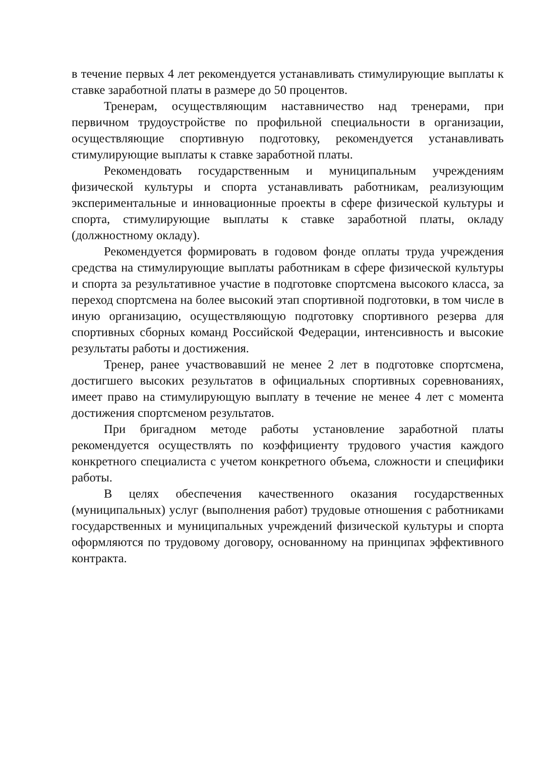в течение первых 4 лет рекомендуется устанавливать стимулирующие выплаты к ставке заработной платы в размере до 50 процентов.
Тренерам, осуществляющим наставничество над тренерами, при первичном трудоустройстве по профильной специальности в организации, осуществляющие спортивную подготовку, рекомендуется устанавливать стимулирующие выплаты к ставке заработной платы.
Рекомендовать государственным и муниципальным учреждениям физической культуры и спорта устанавливать работникам, реализующим экспериментальные и инновационные проекты в сфере физической культуры и спорта, стимулирующие выплаты к ставке заработной платы, окладу (должностному окладу).
Рекомендуется формировать в годовом фонде оплаты труда учреждения средства на стимулирующие выплаты работникам в сфере физической культуры и спорта за результативное участие в подготовке спортсмена высокого класса, за переход спортсмена на более высокий этап спортивной подготовки, в том числе в иную организацию, осуществляющую подготовку спортивного резерва для спортивных сборных команд Российской Федерации, интенсивность и высокие результаты работы и достижения.
Тренер, ранее участвовавший не менее 2 лет в подготовке спортсмена, достигшего высоких результатов в официальных спортивных соревнованиях, имеет право на стимулирующую выплату в течение не менее 4 лет с момента достижения спортсменом результатов.
При бригадном методе работы установление заработной платы рекомендуется осуществлять по коэффициенту трудового участия каждого конкретного специалиста с учетом конкретного объема, сложности и специфики работы.
В целях обеспечения качественного оказания государственных (муниципальных) услуг (выполнения работ) трудовые отношения с работниками государственных и муниципальных учреждений физической культуры и спорта оформляются по трудовому договору, основанному на принципах эффективного контракта.